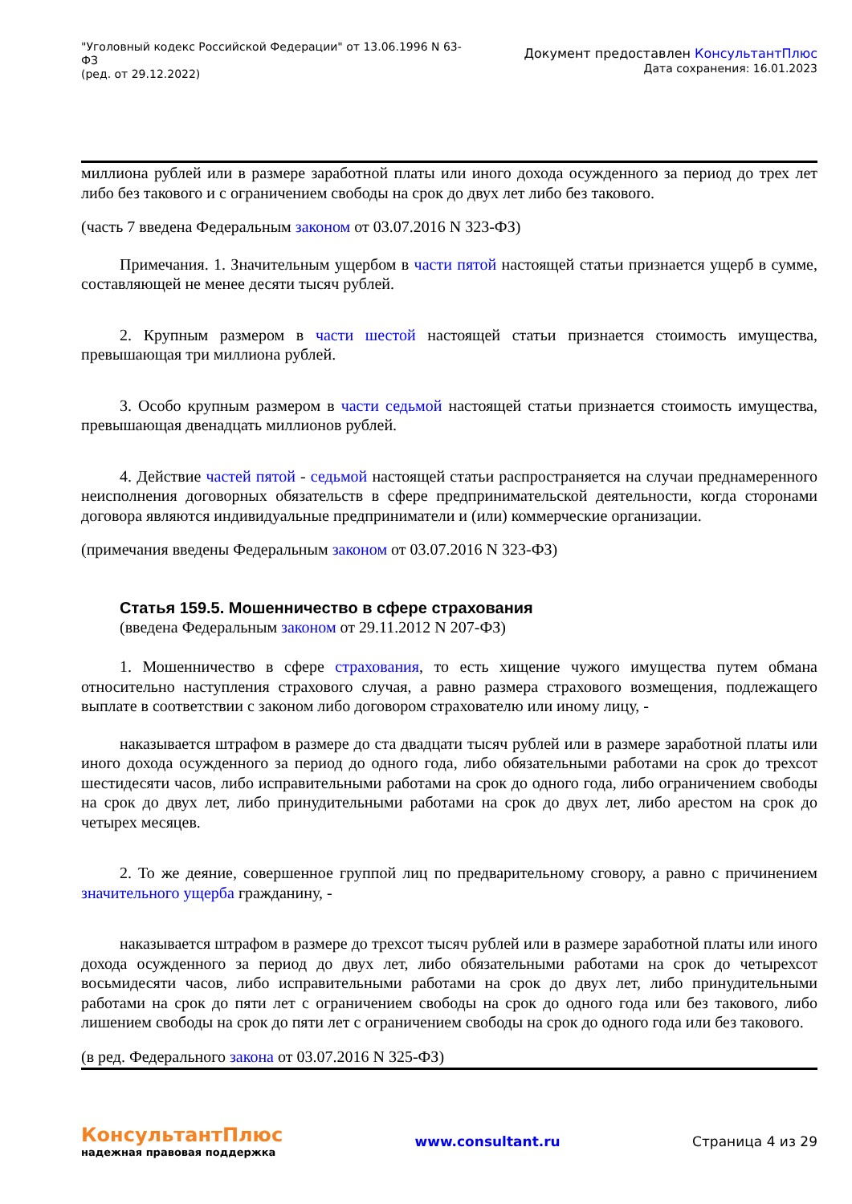"Уголовный кодекс Российской Федерации" от 13.06.1996 N 63-ФЗ
(ред. от 29.12.2022)
Документ предоставлен КонсультантПлюс
Дата сохранения: 16.01.2023
миллиона рублей или в размере заработной платы или иного дохода осужденного за период до трех лет либо без такового и с ограничением свободы на срок до двух лет либо без такового.
(часть 7 введена Федеральным законом от 03.07.2016 N 323-ФЗ)
Примечания. 1. Значительным ущербом в части пятой настоящей статьи признается ущерб в сумме, составляющей не менее десяти тысяч рублей.
2. Крупным размером в части шестой настоящей статьи признается стоимость имущества, превышающая три миллиона рублей.
3. Особо крупным размером в части седьмой настоящей статьи признается стоимость имущества, превышающая двенадцать миллионов рублей.
4. Действие частей пятой - седьмой настоящей статьи распространяется на случаи преднамеренного неисполнения договорных обязательств в сфере предпринимательской деятельности, когда сторонами договора являются индивидуальные предприниматели и (или) коммерческие организации.
(примечания введены Федеральным законом от 03.07.2016 N 323-ФЗ)
Статья 159.5. Мошенничество в сфере страхования
(введена Федеральным законом от 29.11.2012 N 207-ФЗ)
1. Мошенничество в сфере страхования, то есть хищение чужого имущества путем обмана относительно наступления страхового случая, а равно размера страхового возмещения, подлежащего выплате в соответствии с законом либо договором страхователю или иному лицу, -
наказывается штрафом в размере до ста двадцати тысяч рублей или в размере заработной платы или иного дохода осужденного за период до одного года, либо обязательными работами на срок до трехсот шестидесяти часов, либо исправительными работами на срок до одного года, либо ограничением свободы на срок до двух лет, либо принудительными работами на срок до двух лет, либо арестом на срок до четырех месяцев.
2. То же деяние, совершенное группой лиц по предварительному сговору, а равно с причинением значительного ущерба гражданину, -
наказывается штрафом в размере до трехсот тысяч рублей или в размере заработной платы или иного дохода осужденного за период до двух лет, либо обязательными работами на срок до четырехсот восьмидесяти часов, либо исправительными работами на срок до двух лет, либо принудительными работами на срок до пяти лет с ограничением свободы на срок до одного года или без такового, либо лишением свободы на срок до пяти лет с ограничением свободы на срок до одного года или без такового.
(в ред. Федерального закона от 03.07.2016 N 325-ФЗ)
КонсультантПлюс
надежная правовая поддержка
www.consultant.ru Страница 4 из 29